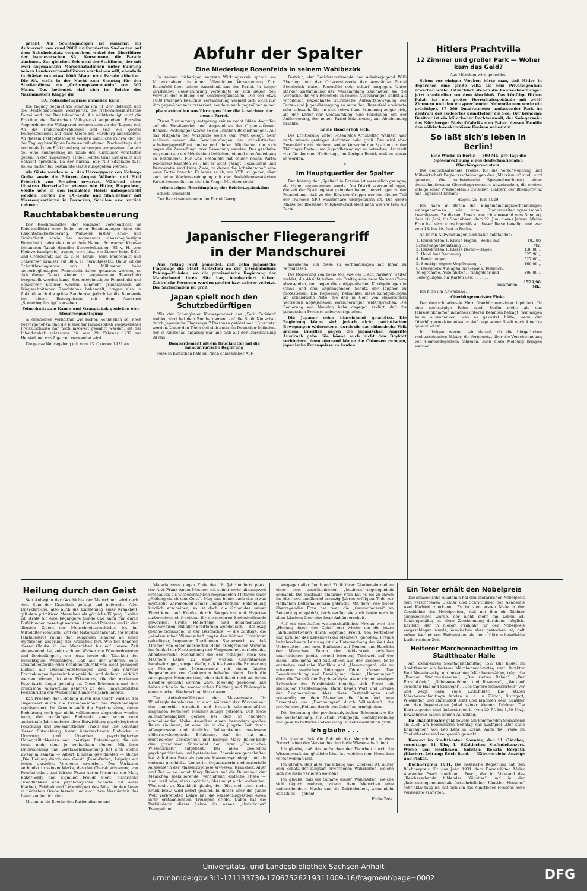geteilt: Am Sonntagmorgen ist zunächst ein Aufmarsch von rund 2000 uniformierten SA-Leuten auf dem Bahnhofsplatz vorgesehen, wobei der Oberführer der hannoverschen SA., Korsemann, die Parade abnimmt. Zur gleichen Zeit wird der Stahlhelm, der mit zwei sogenannten Marschbataillonen unter Führung seines Landesverbandsführers erscheinen will, ebenfalls in Stärke von etwa 1000 Mann eine Parade abhalten. Die SA. stellt in der Nacht zum Sonntag für den Straßendienst ein „Ordnungskommando“ von 300 Mann. Das bedeutet, daß sich im Reiche des Naziministers Klagge die
SA. Polizeibefugnisse anmaßen kann.
Die Tagung beginnt am Sonntag um 11 Uhr. Beteiligt sind die Deutschnationale Volkspartei, die Nationalsozialistische Partei und der Reichslandbund. Als nichtbeteiligt wird die Fraktion der Deutschen Volkspartei angegeben. Einzelne Abgeordnete der Volkspartei nehmen aber an der Tagung teil. An die Fraktionsberatungen soll sich ein großer Feldgottesdienst auf einer Wiese bei Harzburg anschließen. An diesem Feldgottesdienst werden sämtliche Führer der an der Tagung beteiligten Parteien teilnehmen. Nachmittags sind nochmals kurze Fraktionsbesprechungen vorgesehen, danach soll eine Kundgebung im Saale des Kurhauses vonstatten gehen, in der Hugenberg, Hitler, Seldte, Graf Kalckreuth und Schacht sprechen. Da der Kursaal nur 700 Sitzplätze faßt, sollen Karten für bestimmte Gäste ausgegeben werden.
Als Gäste werden u. a. das Herzogspaar von Koburg-Gotha sowie die Prinzen August Wilhelm und Eitel Friedrich von Preußen erwartet. Während diese illustren Herrschaften ebenso wie Hitler, Hugenberg, Seldte usw. in den feudalsten Hotels untergebracht werden, dürfen die SA.-Leute und Stahlhelmer mit Massenquartieren in Baracken, Schulen usw. vorlieb nehmen.
Rauchtabakbesteuerung
Der Reichsminister der Finanzen veröffentlicht im Reichszollblatt eine Reihe neuer Bestimmungen über die Rauchtabakbesteuerung. Während bisher Krüll- und Grobschnitt sowie der sogenannte steuerbegünstigte Feinschnitt nebst den unter dem Namen Schwarzer Krauser bekannten Tabak dieselbe Steuerbelastung (35 v. H. vom Kleinverkaufspreis) trugen, wird jetzt die Steuer beim Krüll- und Grobschnitt auf 32 v. H. herab-, beim Feinschnitt und Schwarzer Krauser auf 38 v. H. heraufgesetzt. Dafür ist die Schnittbreitegrenze von 1 Millimeter beim steuerbegünstigten Feinschnitt fallen gelassen worden, so daß dieser Tabak wieder im sogenannten Haarschnitt hergestellt werden kann. Steuerbegünstigter Feinschnitt und Schwarzer Krauser werden nunmehr grundsätzlich als feingeschnittener Rauchtabak behandelt, tragen also in Zukunft auch die grüne Banderole, jedoch ist die Banderole bei diesen Erzeugnissen mit dem Ausdruck „Steuerbegünstigt“ versehen.
Feinschnitt zum Kauen und Strangtabak genießen eine Steuerbegünstigung
in demselben Verhältnis wie bisher. Schließlich sei noch hervorgehoben, daß die bisher für Inlandstabak vorgesehenen Preiszuschüsse nur noch insoweit gewährt werden, als der Inlandstabak spätestens bis zum 29. Februar 1932 zur Herstellung von Zigarren verwendet wird.
Die ganze Neuregelung gilt vom 13. Oktober 1931 an.
Abfuhr der Spalter
Eine Niederlage Rosenfelds in seinem Wahlbezirk
In seinem bisherigen engsten Wirkungskreis sprach am Mittwochabend in einer öffentlichen Versammlung Kurt Rosenfeld über seinen Ausschluß aus der Partei. In langer juristischer Beweisführung verteidigte er sich gegen den Vorwurf der Bildung der Sonderorganisation. Die von etwa 1000 Personen besuchte Versammlung verhielt sich nicht nur ihm gegenüber sehr reserviert, sondern auch gegenüber seinen
phantasievollen Ausführungen über die Aussichten der neuen Partei.
Etwas Zustimmung entsprang seinen recht üblen Angriffen auf die Vorsitzenden und Angestellten der Organisationen. Bonzen, Postenjäger waren so die üblichen Bezeichnungen. Auf das Mitgehen der Vorstände werde kein Wert gelegt. Sehr schlimm waren die Beschimpfungen der sozialistischen Arbeiterjugend-Funktionäre und deren Mitglieder, die sich gegen die Zerreißung ihrer Bewegung wenden. Das geschehe nur, damit sie die Möglichkeit behielten, einmal eine Anstellung zu bekommen. Für was Rosenfeld mit seiner neuen Partei besonders kämpfen will, hat er nicht gesagt. Sozialismus und Demokratie sind keine Ziele, zu denen die Arbeiterschaft eine neue Partei braucht. Er lehne es ab, zur KPD. zu gehen, aber auch eine Wiedervereinigung mit der Sozialdemokratischen Partei komme für ihn nicht in Frage. Mit einer recht
schmutzigen Beschimpfung der Reichstagsfraktion
schloß Rosenfeld.
Der Bezirksvorsitzende der Partei Georg
Dietrich, der Bezirksvorsitzende der Arbeiterjugend Willi Eberling und der Ortsvorsitzende der Arnstädter Partei Steinbrück traten Rosenfeld sehr scharf entgegen. Unter starker Zustimmung der Versammlung zeichneten sie die Versuche, die von Rosenfeld in seinen Ausführungen selbst als vorbildlich bezeichnete stürmische Aufwärtsbewegung der Partei- und Jugendbewegung zu zerreißen. Rosenfeld erwiderte sehr schwach. Die an sich schon flaue Stimmung zeigte sich, als der Leiter der Versammlung eine Resolution mit der Aufforderung, der neuen Partei beizutreten, zur Abstimmung brachte.
Keine Hand erhob sich.
Die Erbitterung unter Rosenfelds Arnstädter Wählern war nach seinem gestrigen Auftreten sehr groß. Das wird aber Rosenfeld nicht hindern, weiter Versuche der Spaltung in der Thüringer Partei- und Jugendbewegung zu betreiben. Arnstadt war für ihn eine Niederlage, im übrigen Bezirk muß es genau so werden.
*
Im Hauptquartier der Spalter
Der Anhang der „Spalter“ in Breslau ist wesentlich geringer, als bisher angenommen wurde. Die Distriktsversammlungen, die seit der Spaltung stattgefunden haben, berechtigen zu der Feststellung, daß zu der Eckstein-Gruppe nur ein kleiner Teil der früheren SPD.-Funktionäre übergelaufen ist. Die große Masse der Breslauer Mitgliedschaft steht nach wie vor treu zur Partei.
Japanischer Fliegerangriff
in der Mandschurei
Aus Peking wird gemeldet, daß zehn japanische Flugzeuge die Stadt Kintschau an der Eisenbahnlinie Peking—Mukden, wo die provisorische Regierung der Mandschurei ihren Sitz hat, bombardiert haben. Zahlreiche Personen wurden getötet bzw. schwer verletzt. Der Sachschaden ist groß.
Japan spielt noch den Schutzbedürftigen
Wie der Schanghaier Korrespondent des „Petit Parisien“ meldet, sind bei dem Bombardement auf die Stadt Kintschau durch japanische Flugzeuge 7 Personen getötet und 15 verletzt worden. Unter den Toten soll sich auch ein Deutscher befinden, der in Kintschau ansässig war und sich auf der Durchfassung ist das
Bombardement als ein Druckmittel auf die mandschurische Regierung
reise in Kintschau befand. Nach chinesischer Auf-
anzusehen, um diese zu Verhandlungen mit Japan zu veranlassen.
Die Regierung von Tokio soll, wie der „Petit Parisien“ weiter meldet, die Absicht haben, am Freitag eine neue Note an China abzusenden, um gegen die antijapanischen Kundgebungen in China und den ungenügenden Schutz der Japaner zu protestieren. Die Regierung betrachtet diese Kundgebungen als schändliche Akte, die den in Genf von chinesischen Vertretern abgegebenen Versicherungen widersprächen. Die Regierung von Nanking habe dagegen erklärt, daß die japanischen Proteste unberechtigt seien.
Die Japaner seien hinreichend geschützt. Die Regierung könne sich jedoch nicht patriotischen Bewegungen widersetzen, durch die das chinesische Volk seinem Unwillen gegen die japanischen Angriffe Ausdruck gebe. Sie könne auch nicht den Boykott verhindern, denn niemand könne die Chinesen zwingen, japanische Erzeugnisse zu kaufen.
Hitlers Prachtvilla
12 Zimmer und großer Park — Woher kam das Geld?
Aus München wird gemeldet:
Schon vor einigen Wochen hörte man, daß Hitler in Tegernsee eine große Villa als sein Privateigentum erwerben wolle. Tatsächlich stehen die Kaufverhandlungen jetzt unmittelbar vor dem Abschluß. Das künftige Hitler-Palais ist ein großes Herrschaftsgebäude mit zwölf Zimmern und den entsprechenden Nebenräumen sowie ein prächtiger, 17 200 Quadratmeter umfassender Park im Zentrum des Badeortes unmittelbar am See. Der bisherige Besitzer ist ein Münchener Rechtsanwalt, der Swiegersohn des Nürnberger Bleistiftfabrikanten Faber, dessen Familie den völkisch-reaktionären Kreisen nahesteht.
So läßt sich's leben in Berlin!
Eine Woche in Berlin — 300 Mk. pro Tag: die Spesenrechnung eines deutschnationalen Oberbürgermeisters.
Die deutschnationale Presse, für die Verschwendung und Mißwirtschaft Begleiterscheinungen des „Marxismus“ sind, wird gebeten, die nachstehende Spesenabrechnung eines deutschnationalen Oberbürgermeisters abzudrucken, die soeben infolge einer Pressepolemik zwischen Blättern der Rheinprovinz ans Tageslicht kommt:
Hagen, 26. Juni 1929.
Ich habe in Berlin die Eingemeindungsverhandlungen wahrgenommen, wie vom Stadterweiterungsausschuß beschlossen. Zu diesem Zweck war ich abwesend vom Sonntag, dem 16. Juni, bis Sonnabend, dem 22. Juni dieses Jahres. Meine Frau hat sich wunschgemäß an dieser Reise beteiligt und war vom 16. bis 20. Juni in Berlin.
An baren Aufwendungen sind dafür entstanden:
| 1. Reisekosten 1. Klasse Hagen—Berlin mit Schlafwagenbenutzung . . . | 192,00 Mk. |
| 2. Reisekosten 1. Klasse Berlin—Hagen | 130,00 „ |
| 3. Hotel laut Rechnung . . . . . . | 325,96 „ |
| 4. Bewirtungen . . . . . . . . | 527,00 „ |
| 5. Sonstige eigene Verpflegung . . . | 160,00 „ |
| 6. Besondere Auslagen für Gepäck, Telephon, Telegramme, Autofahrten, Trinkgelder und Besorgungen, für Karten usw. . . . . . . | 395,00 „ |
| zusammen: | 1729,96 Mk. |
Ich bitte um Anweisung.
Oberbürgermeister Finke.
Der deutschnationale Herr Oberbürgermeister liquidiert für eine sechstägige Reise nach Berlin mehr, als das Jahreseinkommen manches unteren Beamten beträgt! Wir wagen kaum auszudenken, was es gekostet hätte, wenn der Oberbürgermeister etwa im Auftrage seiner Stadt nach Amerika gereist wäre!
Im übrigen warten wir darauf, ob die bürgerlichen rechtsstehenden Blätter, die fortgesetzt über die Verschwendung von Gemeindegeldern schreien, auch diese Meldung bringen werden.
Heilung durch den Geist
Seit Anbeginn der Geschichte der Menschheit wird nach dem Sinn der Krankheit gefragt und geforscht. Alles Unerklärliche, also auch die Entstehung einer Krankheit, gilt dem primitiven Menschen als göttliche Fügung. Leiden ist Strafe für eine begangene Sünde und kann nur durch Bußübungen beseitigt werden. Arzt und Priester sind in den ältesten Zeiten der Menschheitsgeschichte bis ins Mittelalter identisch. Erst die Naturwissenschaft der letzten Jahrhunderte räumt den religiösen Glauben an einen mystischen Ursprung der Krankheit fort. Wie tief dennoch dieser Glaube in der Menschheit bis auf unsere Zeit eingewurzelt ist, zeigt sich am Wirken von Wunderdoktoren und Seelenfängern, wie etwa heute die Tätigkeit des berüchtigten Weißenberg. Daß auf der anderen Seite Gesundheitswille oder Krankheitsfurcht von nicht geringem Einfluß auf Gesundheitsstörungen sind, daß nervöse Erkrankungen hysterisch eingebildet und dadurch wirklich werden können, ist eine Erkenntnis, die der modernen Psychiatrie längst geläufig ist. Diese Erkenntnis und ihre praktische Auswertung gehören zu den umwälzendsten Fortschritten der Wissenschaft unseres Jahrhunderts.
Das Problem der „Heilung durch den Geist“ wird in der Gegenwart durch die Errungenschaft der Psychoanalyse repräsentiert. Im Grunde stellt die Psychoanalyse, deren Bedeutung noch gar nicht vollkommen abgesehen werden kann, den vorläufigen Endpunkt einer schon rund anderthalb Jahrhunderte alten Entwicklung psychologischer Forschung und seelenärztlicher Praxis dar. Die Kenntnis dieser Entwicklung bietet überraschende Einblicke in Ursprung und Ursachen psychologischer Unbegreiflichkeiten und geistiger Entartungen, die wir heute mehr denn je beobachten können. Mit ihrer Untersuchung und Verständlichmachung hat sich Stefan Zweig in seinem — Albert Einstein gewidmeten — Buche „Die Heilung durch den Geist“ (Insel-Verlag, Leipzig) ein hohes aktuelles Verdienst erworben. Der Verfasser verbindet in seinem Werke, das den Charakterisierung von Persönlichkeit und Wirken Franz Anton Mesmers, der Mary Baker-Eddy und Sigmund Freuds dient, historische Gründlichkeit und psychologische Schärfe mit einer Klarheit, Feinheit und Lebendigkeit des Stils, die den Leser in höchstem Grade fesseln und auch dem Verständnis des Laien zugänglich sind.
Mitten in die Epoche des Rationalismus und
Materialismus gegen Ende des 18. Jahrhunderts platzt der Arzt Franz Anton Mesmer mit seiner mehr ahnungsvoll erschauten als wissenschaftlich begründeten Methode einer „Heilung durch den Geist“. Mag uns heute auch das etwas mystische Zeremoniell seiner „magnetischen“ Behandlung kindlich erscheinen, so ist doch die Grundidee seiner Einwirkung auf Kranke durch Suggestion und Hypnose außerordentlich fruchtbar für die moderne Seelenheilkunde geworden. Große Heilerfolge sind dokumentarisch nachzuweisen. Mit aller Erbitterung wendet sich — das ewig gleiche Schauspiel in der Geschichte! — die zünftige, die „akademische“ Wissenschaft gegen den kühnen Umstürzer geheiligter, bequemer Traditionen. Sie erreicht es, daß Mesmer von einer unerhörten Höhe erfolgreichen Wirkens ins Dunkel der Nichtachtung und Vergessenheit zurücksinkt. Abenteuerliche Nachahmer, die den richtigen Kern von Mesmers Lehre zu einer wüsten Charlatanerie herabwürdigen, sorgen dafür, daß bis heute die Erinnerung an Mesmer und Mesmerismus mit einem fatalen Beigeschmack von Gauklertum behaftet bleibt. Doch die Anregungen Mesmers sind, ohne daß dabei noch an ihrem Urheber gedacht worden wäre, lebendig geblieben und haben schon in der romantischen Dichtung und Philosophie einen starken Niederschlag hinterlassen.
Die Aufnahmefähigkeit der Massenseele für Wunderglaubenslehren ist auch während der Wirksamkeit des immerhin ernsthaft und kritisch wissenschaftlich ringenden Forschers Mesmer zutage getreten. Daß diese Aufnahmefähigkeit gerade bei dem so nüchtern erscheinenden Volke Amerikas einen besonders großen Raum einnimmt, ist eine bis in die jüngste Zeit durch Affenprozesse und ähnliche Seltsamkeiten bewiesene völkerpsychologische Erfahrung. Auf ihr hat mit beispielloser Gerissenheit und Energie Mary Baker-Eddy den grandiosen Schwindel der ihrer „Christlichen Wissenschaft“ aufgebaut. Bei allen zweifellos psychopathischen und hysterischen Charaktereigenschaften hat sich diese Frau als geniale Massenpsychologin und als eminent geschickte Lenkerin, Organisatorin und materielle Ausbeuterin der Massenpsychose erwiesen. Krankheit, Alter und Tod — so lautet Mary Bakers auf die Dummheit der Menschen spekulierende, verblüffend einfache These — sind, weil böse, also ungöttlich, überhaupt nicht vorhanden. Wer nicht an Krankheit glaubt, der fühlt sich auch nicht krank bezw. wird sofort gesund. In dieser über die ganze Welt verbreiteten Lehre hat die Massensuggestion einen ihrer erstaunlichsten Triumphe erlebt. Dabei hat die Verkünderin dieser Lehre ihr neues „christliches“ Evangelium
entgegen aller Logik und Ethik ihrer Glaubensformel zu einer echt amerikanischen „business“-Angelegenheit gemacht. Die einstmals blutarme Frau hat es bis zu ihrem im Alter von annähernd neunzig Jahren erfolgten Tode zur vielfachen Dollarmillionärin gebracht. Mit dem Tode dieser überragenden Frau hat zwar die „Gesundbeterei“ an Bedeutung eingebüßt, doch verfügt sie auch heute noch in allen Ländern über eine feste Anhängerschaft.
Auf ein ernsthaftes wissenschaftliches Niveau wird die „Heilung durch den Geist“ erst wieder um die letzte Jahrhundertwende durch Sigmund Freud, den Fortsetzer und Erfüller des Lebenswerkes Mesmers, gehoben. Freuds bahnbrechende Leistung ist die Untersuchung der Welt des Unbewußten und ihres Einflusses auf Denken und Handeln der Menschen. Durch den Widerstreit zwischen unterdrückter (meist sexuell betonter) Triebwelt auf der einen, Intelligenz und Sittlichkeit auf der anderen Seite entstehen seelische Konflikte und „Hemmungen“, die zu schweren seelischen Störungen führen können. Der Bewußtmachung und Beseitigung dieser „Hemmungen“ dient die Technik der Psychoanalyse. Als ehrlicher, strenger Erforscher der Wirklichkeit begnügt sich Freud mit sachlichen Feststellungen. Darin liegen Wert und Grenze der Psychoanalyse. Aber diese Feststellungen sind notwendig um dem Menschen die Liebe und neue Erkenntnis der „Hemmungen“ durch Willenskraft, die persönliche „Heilung durch den Geist“ zu ermöglichen.
Die Bedeutung der psychoanalytischen Erkenntnisse für die Seelenheilung, für Ethik, Pädagogik, Rechtsprechung und gesellschaftliche Entwicklung ist außerordentlich groß.
Ich glaube . . .
Ich glaube, daß die Zukunft der Menschheit in dem Fortschreiten des Verstandes durch die Wissenschaft liegt.
Ich glaube, daß das Aufsuchen der Wahrheit durch die Wissenschaft das göttliche Ideal ist, welches dem Menschen vorschwebend soll.
Ich glaube, daß alles Täuschung und Eitelkeit ist, außer dem Schatz der langsam erworbenen Wahrheiten, welche sich nie mehr verlieren werden!
Ich glaube, daß die Summe dieser Wahrheiten, welche sich täglich mehren, zuletzt dem Menschen eine unberechenbare Macht und die Zufriedenheit, wenn nicht das Glück — geben!
Emile Zola.
Ein Toter erhält den Nobelpreis
Die schwedische Akademie hat den literarischen Nobelpreis dem verstorbenen Dichter und Schriftführer der Akademie Axel Karlfeld zuerkannt. Es ist zum ersten Male in der Geschichte des Nobelpreises, daß mit ihm ein Dichter ausgezeichnet wurde, der nicht mehr am Leben ist. Satzungsmäßig ist diese Zuerkennung durchaus möglich. Karlfeld, der in diesem Frühjahr für den Nobelpreis vorgeschlagen wurde, inzwischen aber gestorben ist, galt neben Werner von Heidenstam als der größte schwedische Lyriker seiner Zeit.
Heiterer Märchennachmittag im Stadttheater Halle
Am kommenden Sonntagnachmittag 15½ Uhr findet im Stadttheater ein heiterer Märchennachmittag statt. Direktor Paul Nowakowsky, ein bekannter Märchenerzähler, trägt die „Bremer Stadtmusikanten“, „Die sieben Raben“, „Der Froschkönig“, „Schneeweißchen und Rosenrot“, „Wettlauf zwischen Has und Swinegel“, „Das tapfere Schneiderlein“ vor und zeigt dazu viele Lichtbilder. Die letzten Märchennachmittage fanden u. a. in Zürich, Stuttgart, Wiesbaden und Darmstadt statt und brachten dem Künstler von den begeisterten Jubel seiner kleinen Zuhörer. Die Eintrittspreise sind äußerst niedrig (von 20 Pf. bis 1,50 Mk.). Erwachsene zahlen keinen Aufschlag.
Im Thaliatheater geht sowohl am kommenden Sonnabend als auch am kommenden Sonntag das Lustspiel „Der stille Kompagnon“ von Leo Lenz in Szene. Auch die Preise im Thaliatheater sind zeitgemäß gesenkt.
Konzert im Stadttheater. Sonntag, den 11. Oktober, vormittags 11 Uhr, I. Städtisches Sinfoniekonzert. Werke von Beethoven. Solistin: Renata Borgatti (Klavier). Leitung: Erich Band. — Näheres siehe Anzeige und Plakat.
Büchnerpreis 1931. Die hessische Regierung hat den Büchnerpreis für das Jahr 1931 dem Darmstädter Maler Alexander Posch zuerkannt. Posch, der im Vorstand des „Reichsverbands bildender Künstler“ und in der „Interessengemeinschaft fortschrittlicher Künstler Hessens“ sehr aktiv tätig ist, hat sich um das Kunstleben Hessens hohe Verdienste erworben.
Universitäts- und Landesbibliothek Sachsen-Anhalt
urn:nbn:de:gbv:3:1-171133730-17067526219311009-16/fragment/page=0002
DFG